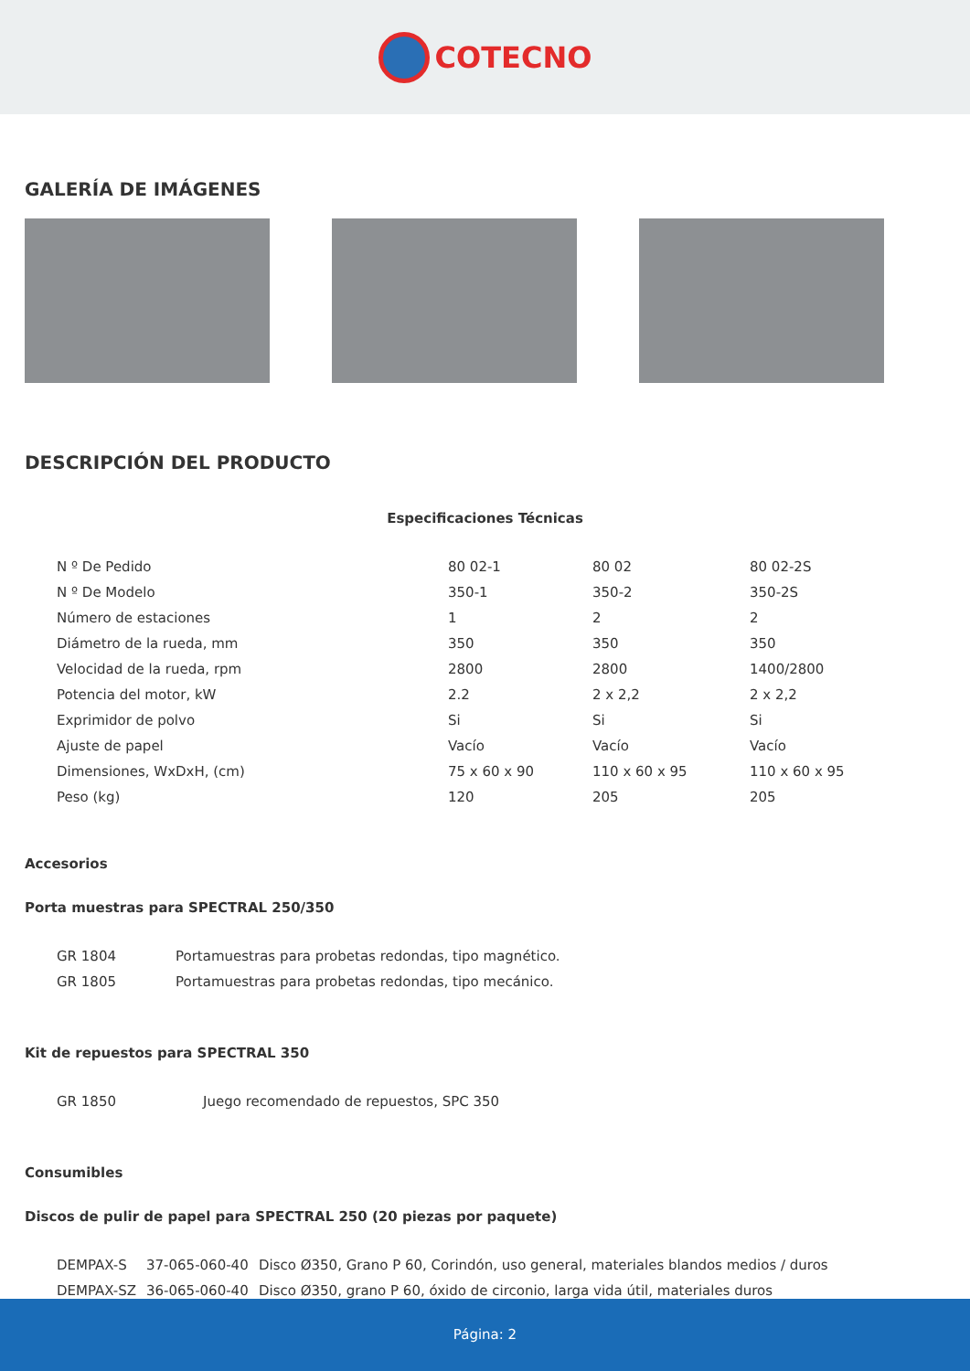COTECNO
GALERÍA DE IMÁGENES
DESCRIPCIÓN DEL PRODUCTO
Especificaciones Técnicas
| N º De Pedido | 80 02-1 | 80 02 | 80 02-2S |
| N º De Modelo | 350-1 | 350-2 | 350-2S |
| Número de estaciones | 1 | 2 | 2 |
| Diámetro de la rueda, mm | 350 | 350 | 350 |
| Velocidad de la rueda, rpm | 2800 | 2800 | 1400/2800 |
| Potencia del motor, kW | 2.2 | 2 x 2,2 | 2 x 2,2 |
| Exprimidor de polvo | Si | Si | Si |
| Ajuste de papel | Vacío | Vacío | Vacío |
| Dimensiones, WxDxH, (cm) | 75 x 60 x 90 | 110 x 60 x 95 | 110 x 60 x 95 |
| Peso (kg) | 120 | 205 | 205 |
Accesorios
Porta muestras para SPECTRAL 250/350
| GR 1804 | Portamuestras para probetas redondas, tipo magnético. |
| GR 1805 | Portamuestras para probetas redondas, tipo mecánico. |
Kit de repuestos para SPECTRAL 350
| GR 1850 | Juego recomendado de repuestos, SPC 350 |
Consumibles
Discos de pulir de papel para SPECTRAL 250 (20 piezas por paquete)
| DEMPAX-S | 37-065-060-40 | Disco Ø350, Grano P 60, Corindón, uso general, materiales blandos medios / duros |
| DEMPAX-SZ | 36-065-060-40 | Disco Ø350, grano P 60, óxido de circonio, larga vida útil, materiales duros |
Página: 2